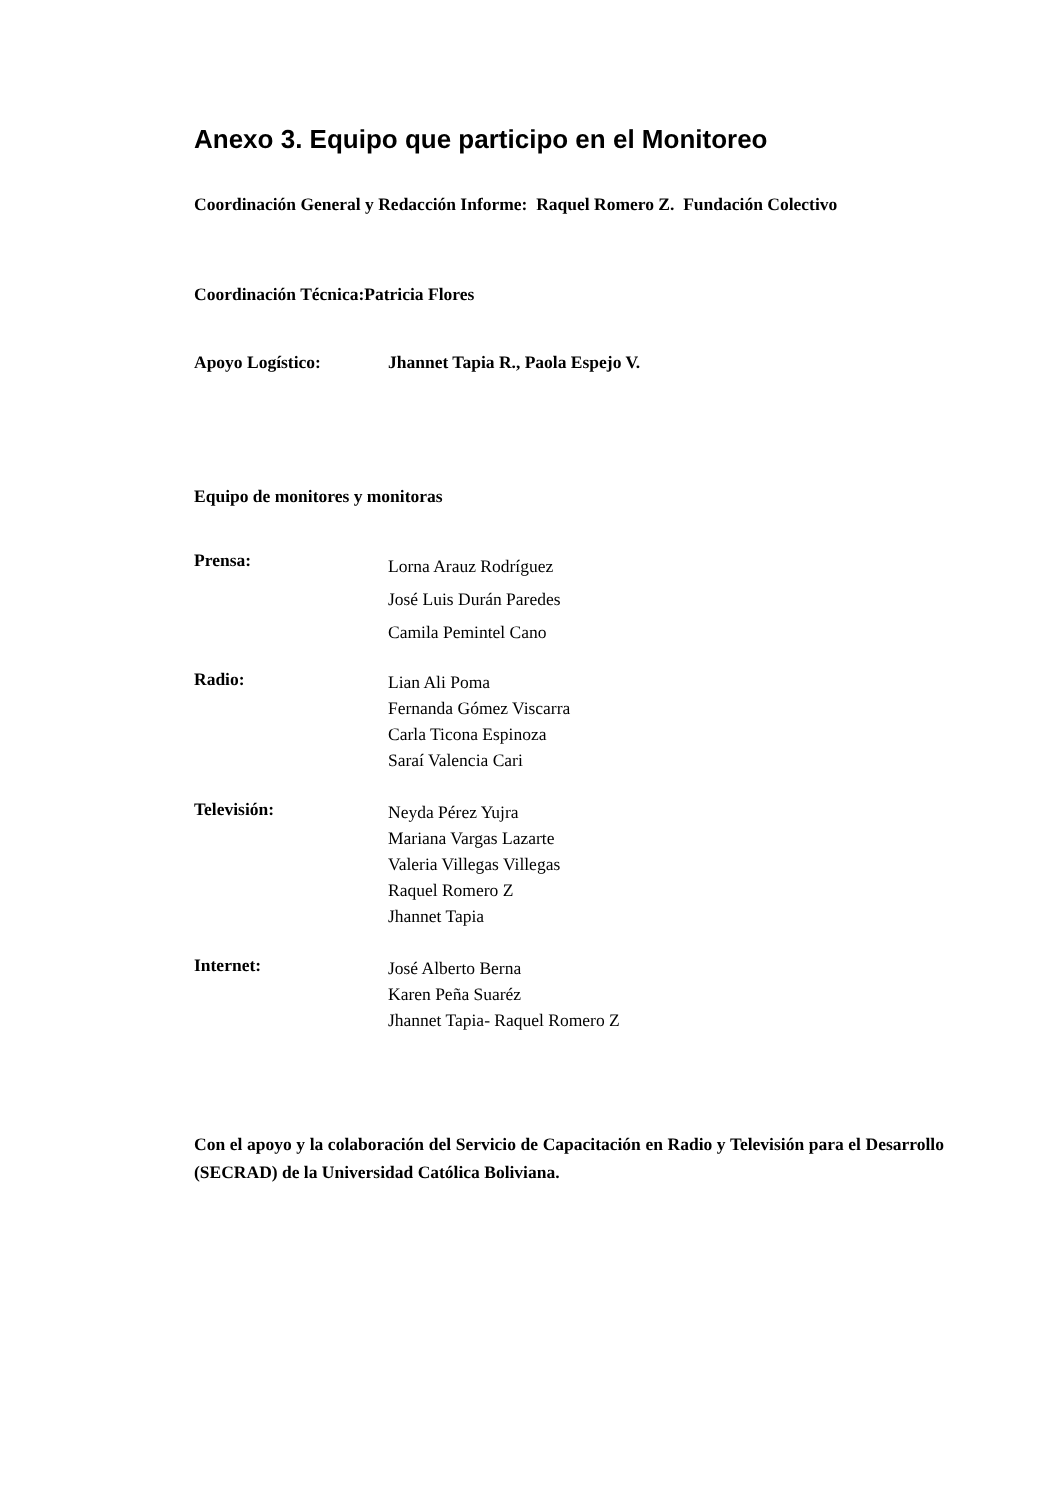Anexo 3. Equipo que participo en el Monitoreo
Coordinación General y Redacción Informe: Raquel Romero Z. Fundación Colectivo
Coordinación Técnica:Patricia Flores
Apoyo Logístico: Jhannet Tapia R., Paola Espejo V.
Equipo de monitores y monitoras
Prensa:
Lorna Arauz Rodríguez
José Luis Durán Paredes
Camila Pemintel Cano
Radio:
Lian Ali Poma
Fernanda Gómez Viscarra
Carla Ticona Espinoza
Saraí Valencia Cari
Televisión:
Neyda Pérez Yujra
Mariana Vargas Lazarte
Valeria Villegas Villegas
Raquel Romero Z
Jhannet Tapia
Internet:
José Alberto Berna
Karen Peña Suaréz
Jhannet Tapia- Raquel Romero Z
Con el apoyo y la colaboración del Servicio de Capacitación en Radio y Televisión para el Desarrollo (SECRAD) de la Universidad Católica Boliviana.